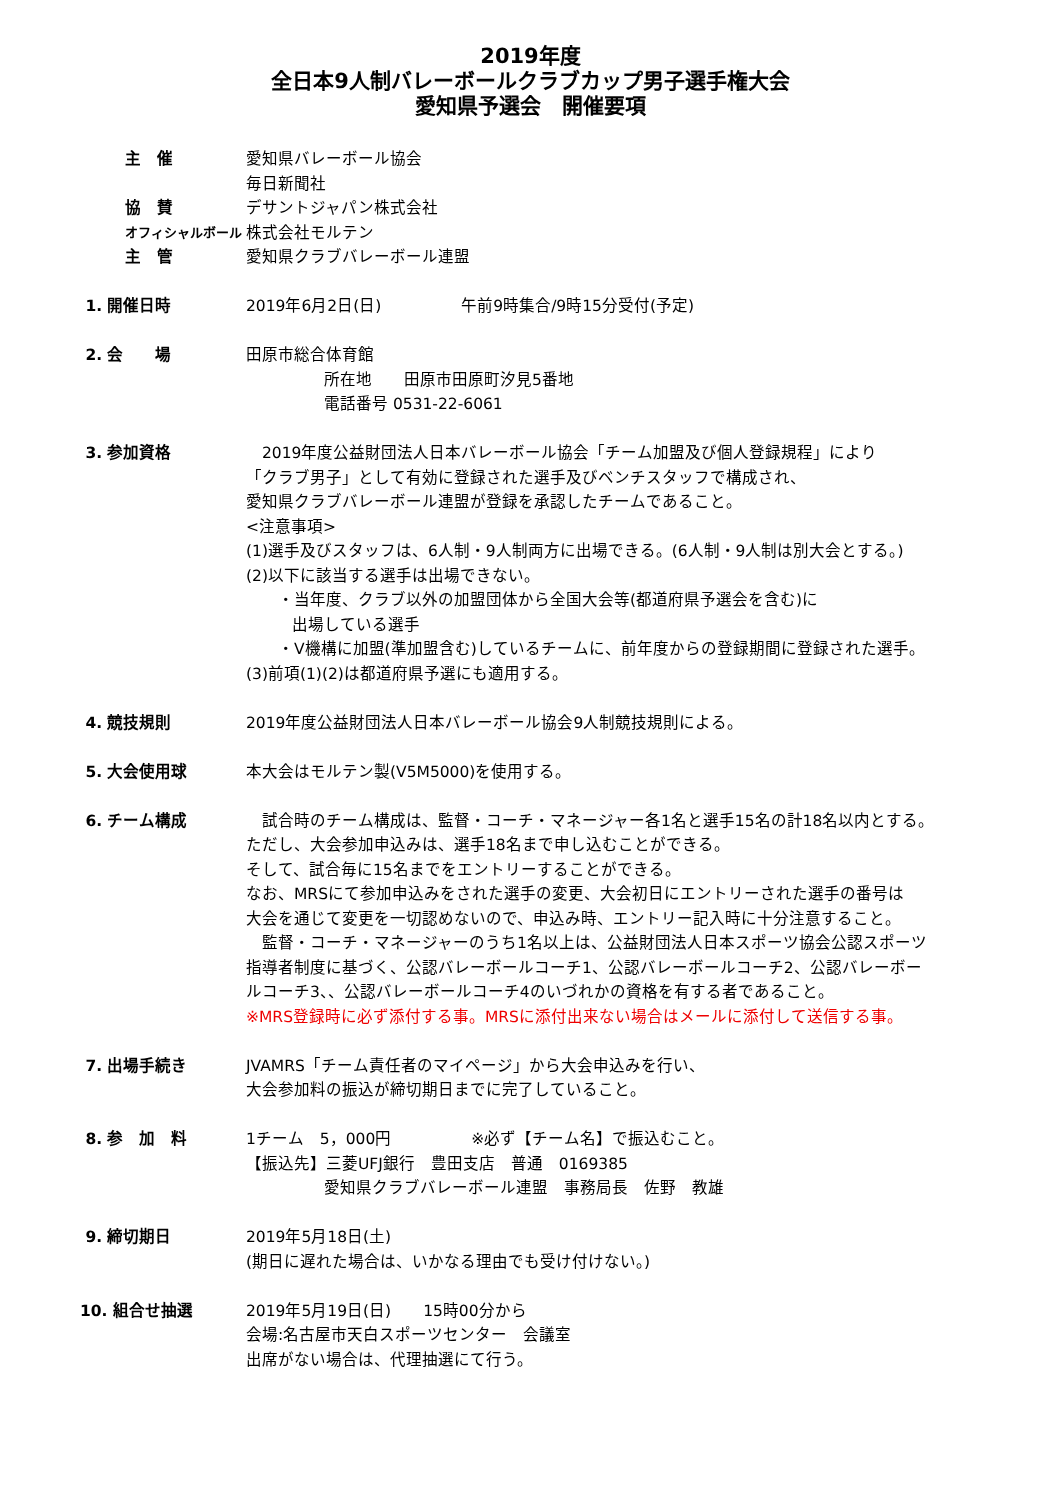2019年度
全日本9人制バレーボールクラブカップ男子選手権大会
愛知県予選会　開催要項
主　催
協　賛
オフィシャルボール
主　管
愛知県バレーボール協会
毎日新聞社
デサントジャパン株式会社
株式会社モルテン
愛知県クラブバレーボール連盟
1. 開催日時 2019年6月2日(日)　　　　　午前9時集合/9時15分受付(予定)
2. 会　　場 田原市総合体育館
所在地　　田原市田原町汐見5番地
電話番号 0531-22-6061
3. 参加資格 　2019年度公益財団法人日本バレーボール協会「チーム加盟及び個人登録規程」により
「クラブ男子」として有効に登録された選手及びベンチスタッフで構成され、
愛知県クラブバレーボール連盟が登録を承認したチームであること。
<注意事項>
(1)選手及びスタッフは、6人制・9人制両方に出場できる。(6人制・9人制は別大会とする。)
(2)以下に該当する選手は出場できない。
・当年度、クラブ以外の加盟団体から全国大会等(都道府県予選会を含む)に
出場している選手
・V機構に加盟(準加盟含む)しているチームに、前年度からの登録期間に登録された選手。
(3)前項(1)(2)は都道府県予選にも適用する。
4. 競技規則 2019年度公益財団法人日本バレーボール協会9人制競技規則による。
5. 大会使用球 本大会はモルテン製(V5M5000)を使用する。
6. チーム構成 　試合時のチーム構成は、監督・コーチ・マネージャー各1名と選手15名の計18名以内とする。
ただし、大会参加申込みは、選手18名まで申し込むことができる。
そして、試合毎に15名までをエントリーすることができる。
なお、MRSにて参加申込みをされた選手の変更、大会初日にエントリーされた選手の番号は
大会を通じて変更を一切認めないので、申込み時、エントリー記入時に十分注意すること。
　監督・コーチ・マネージャーのうち1名以上は、公益財団法人日本スポーツ協会公認スポーツ
指導者制度に基づく、公認バレーボールコーチ1、公認バレーボールコーチ2、公認バレーボー
ルコーチ3、、公認バレーボールコーチ4のいづれかの資格を有する者であること。
※MRS登録時に必ず添付する事。MRSに添付出来ない場合はメールに添付して送信する事。
7. 出場手続き JVAMRS「チーム責任者のマイページ」から大会申込みを行い、
大会参加料の振込が締切期日までに完了していること。
8. 参　加　料 1チーム　5，000円　　　　　※必ず【チーム名】で振込むこと。
【振込先】三菱UFJ銀行　豊田支店　普通　0169385
愛知県クラブバレーボール連盟　事務局長　佐野　教雄
9. 締切期日 2019年5月18日(土)
(期日に遅れた場合は、いかなる理由でも受け付けない。)
10. 組合せ抽選 2019年5月19日(日)　　15時00分から
会場:名古屋市天白スポーツセンター　会議室
出席がない場合は、代理抽選にて行う。